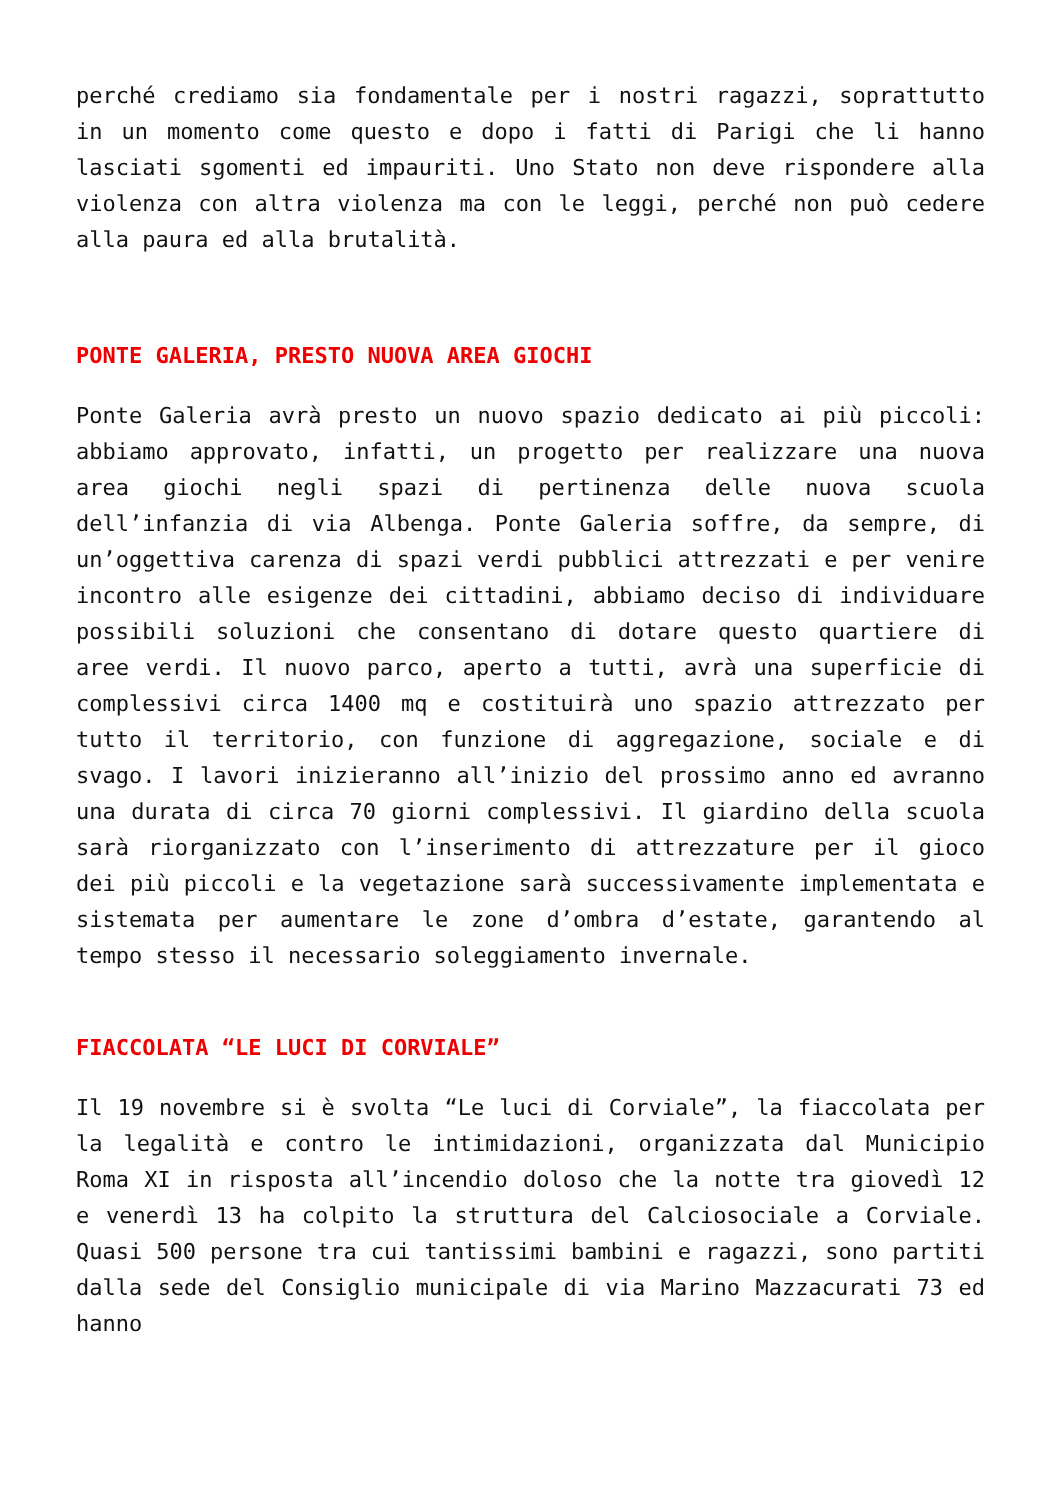perché crediamo sia fondamentale per i nostri ragazzi, soprattutto in un momento come questo e dopo i fatti di Parigi che li hanno lasciati sgomenti ed impauriti. Uno Stato non deve rispondere alla violenza con altra violenza ma con le leggi, perché non può cedere alla paura ed alla brutalità.
PONTE GALERIA, PRESTO NUOVA AREA GIOCHI
Ponte Galeria avrà presto un nuovo spazio dedicato ai più piccoli: abbiamo approvato, infatti, un progetto per realizzare una nuova area giochi negli spazi di pertinenza delle nuova scuola dell’infanzia di via Albenga. Ponte Galeria soffre, da sempre, di un’oggettiva carenza di spazi verdi pubblici attrezzati e per venire incontro alle esigenze dei cittadini, abbiamo deciso di individuare possibili soluzioni che consentano di dotare questo quartiere di aree verdi. Il nuovo parco, aperto a tutti, avrà una superficie di complessivi circa 1400 mq e costituirà uno spazio attrezzato per tutto il territorio, con funzione di aggregazione, sociale e di svago. I lavori inizieranno all’inizio del prossimo anno ed avranno una durata di circa 70 giorni complessivi. Il giardino della scuola sarà riorganizzato con l’inserimento di attrezzature per il gioco dei più piccoli e la vegetazione sarà successivamente implementata e sistemata per aumentare le zone d’ombra d’estate, garantendo al tempo stesso il necessario soleggiamento invernale.
FIACCOLATA “LE LUCI DI CORVIALE”
Il 19 novembre si è svolta “Le luci di Corviale”, la fiaccolata per la legalità e contro le intimidazioni, organizzata dal Municipio Roma XI in risposta all’incendio doloso che la notte tra giovedì 12 e venerdì 13 ha colpito la struttura del Calciosociale a Corviale. Quasi 500 persone tra cui tantissimi bambini e ragazzi, sono partiti dalla sede del Consiglio municipale di via Marino Mazzacurati 73 ed hanno